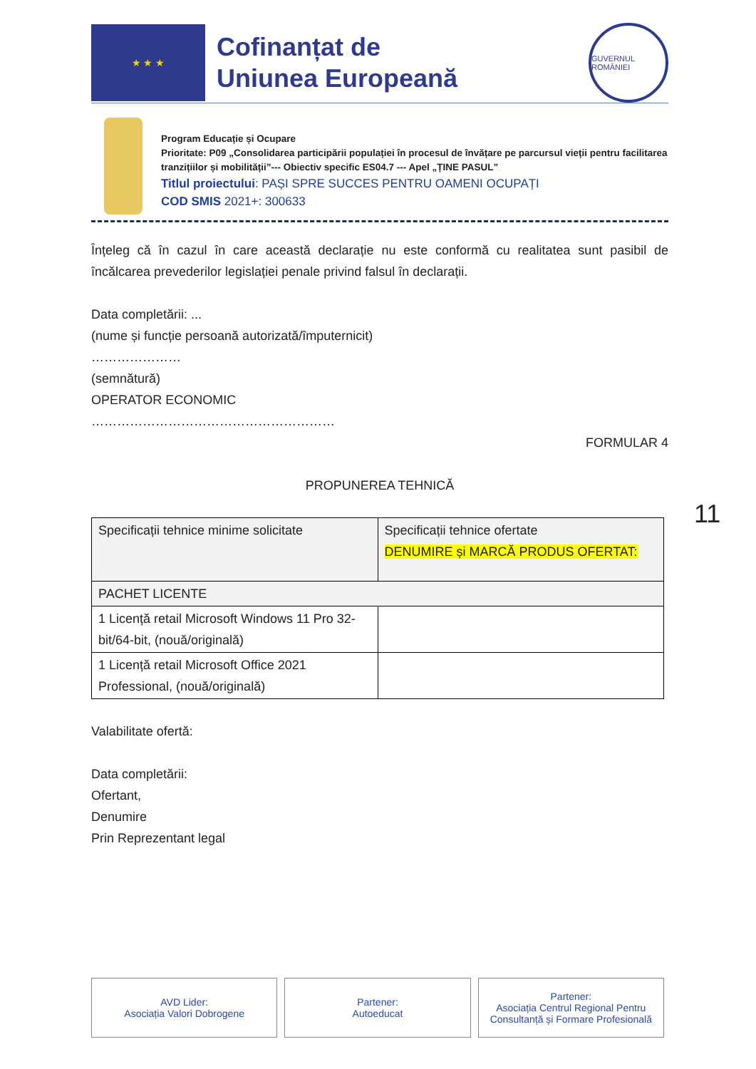★ ★ ★
Cofinanțat de
Uniunea Europeană
GUVERNUL ROMÂNIEI
Program Educație și Ocupare
Prioritate: P09 „Consolidarea participării populației în procesul de învățare pe parcursul vieții pentru facilitarea tranzițiilor și mobilității”--- Obiectiv specific ES04.7 --- Apel „ȚINE PASUL”
Titlul proiectului: PAȘI SPRE SUCCES PENTRU OAMENI OCUPAȚI
COD SMIS 2021+: 300633
Înțeleg că în cazul în care această declarație nu este conformă cu realitatea sunt pasibil de încălcarea prevederilor legislației penale privind falsul în declarații.
Data completării: ...
(nume și funcție persoană autorizată/împuternicit)
…………………
(semnătură)
OPERATOR ECONOMIC
…………………………………………………
FORMULAR 4
PROPUNEREA TEHNICĂ
| Specificații tehnice minime solicitate | Specificații tehnice ofertate DENUMIRE și MARCĂ PRODUS OFERTAT: |
| PACHET LICENTE | |
| 1 Licență retail Microsoft Windows 11 Pro 32-bit/64-bit, (nouă/originală) | |
| 1 Licență retail Microsoft Office 2021 Professional, (nouă/originală) | |
Valabilitate ofertă:
Data completării:
Ofertant,
Denumire
Prin Reprezentant legal
11
AVD Lider:
Asociația Valori Dobrogene
Partener:
Autoeducat
Partener:
Asociația Centrul Regional Pentru Consultanță și Formare Profesională